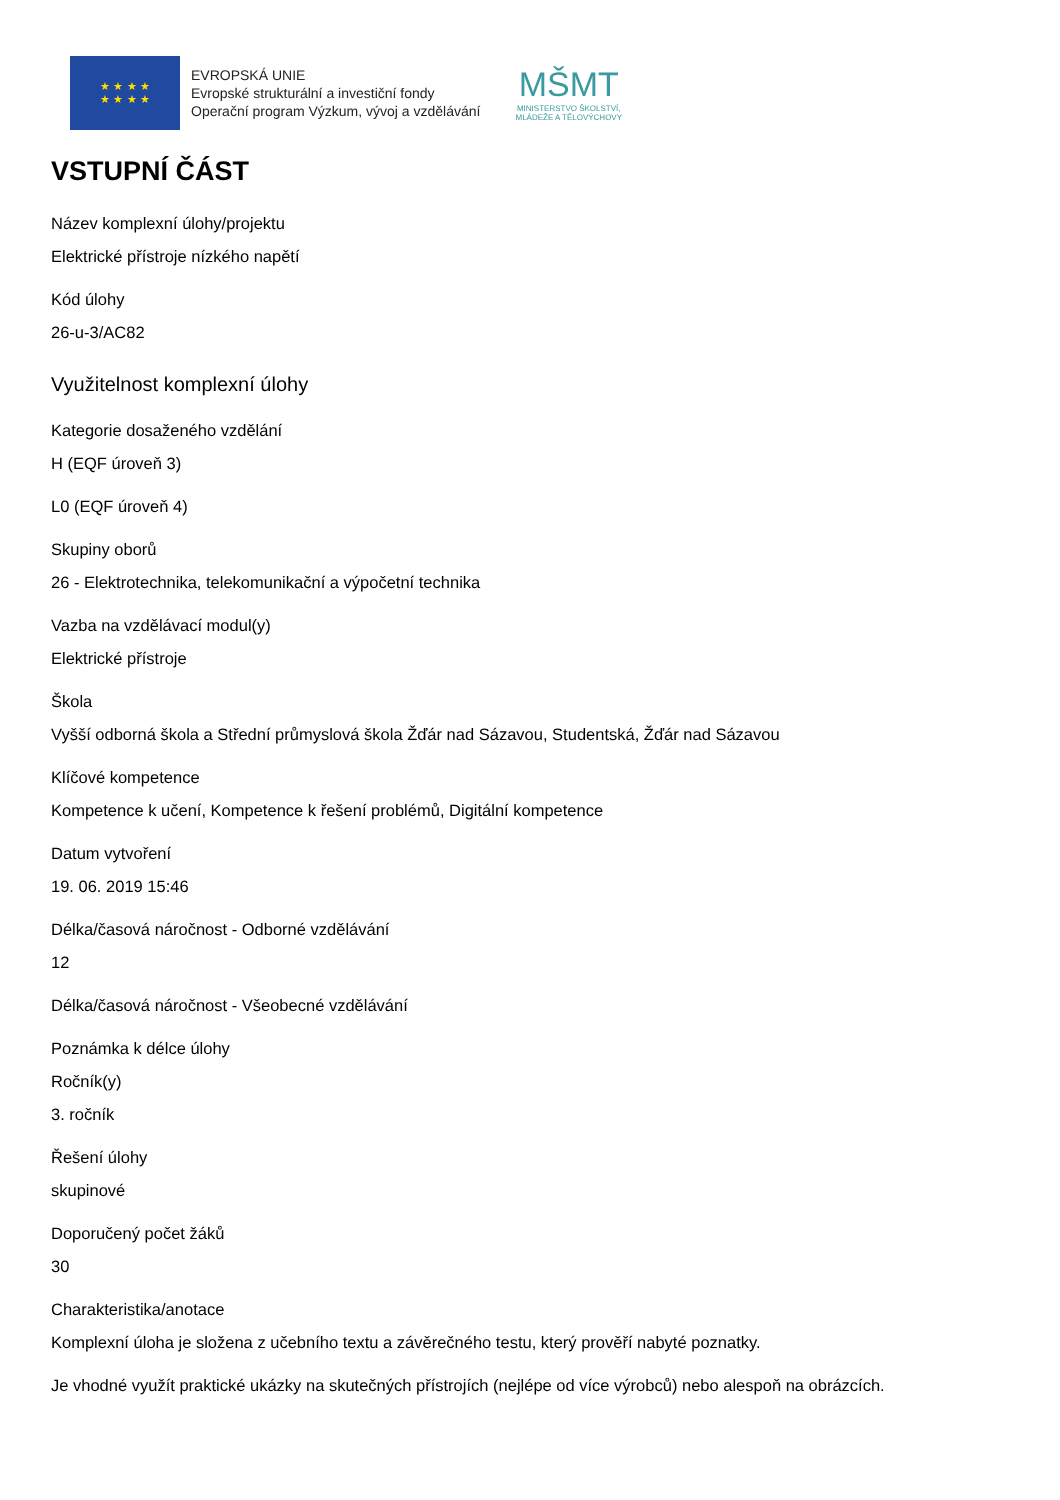★ ★ ★ ★
★ ★ ★ ★
EVROPSKÁ UNIE
Evropské strukturální a investiční fondy
Operační program Výzkum, vývoj a vzdělávání
MŠMT
MINISTERSTVO ŠKOLSTVÍ,
MLÁDEŽE A TĚLOVÝCHOVY
VSTUPNÍ ČÁST
Název komplexní úlohy/projektu
Elektrické přístroje nízkého napětí
Kód úlohy
26-u-3/AC82
Využitelnost komplexní úlohy
Kategorie dosaženého vzdělání
H (EQF úroveň 3)
L0 (EQF úroveň 4)
Skupiny oborů
26 - Elektrotechnika, telekomunikační a výpočetní technika
Vazba na vzdělávací modul(y)
Elektrické přístroje
Škola
Vyšší odborná škola a Střední průmyslová škola Žďár nad Sázavou, Studentská, Žďár nad Sázavou
Klíčové kompetence
Kompetence k učení, Kompetence k řešení problémů, Digitální kompetence
Datum vytvoření
19. 06. 2019 15:46
Délka/časová náročnost - Odborné vzdělávání
12
Délka/časová náročnost - Všeobecné vzdělávání
Poznámka k délce úlohy
Ročník(y)
3. ročník
Řešení úlohy
skupinové
Doporučený počet žáků
30
Charakteristika/anotace
Komplexní úloha je složena z učebního textu a závěrečného testu, který prověří nabyté poznatky.
Je vhodné využít praktické ukázky na skutečných přístrojích (nejlépe od více výrobců) nebo alespoň na obrázcích.